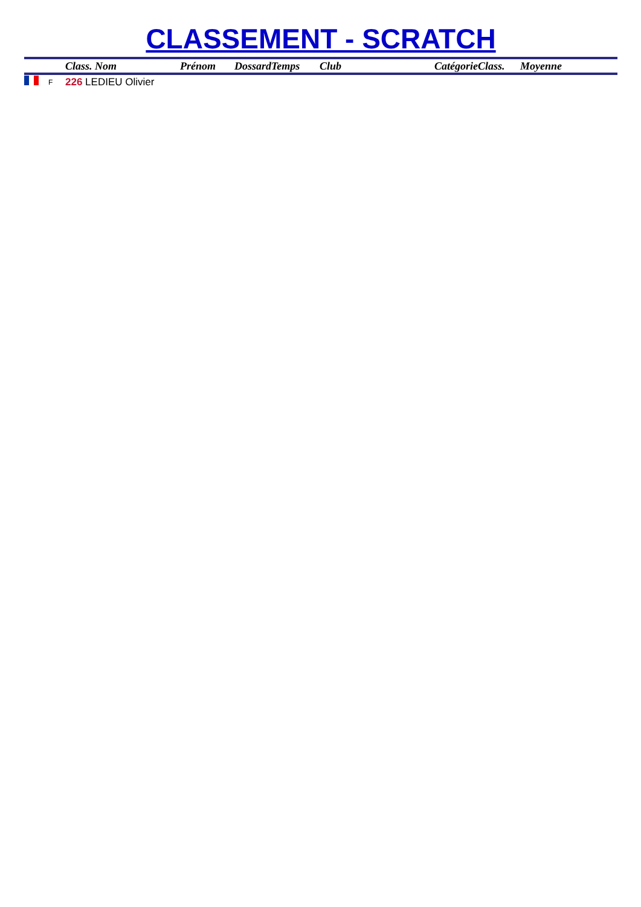CLASSEMENT - SCRATCH
| | | Class. Nom | Prénom | Dossard | Temps | Club | Catégorie | Class. | Moyenne |
| --- | --- | --- | --- | --- | --- | --- | --- | --- | --- |
| | F | 226 LEDIEU Olivier | | | | | | | |